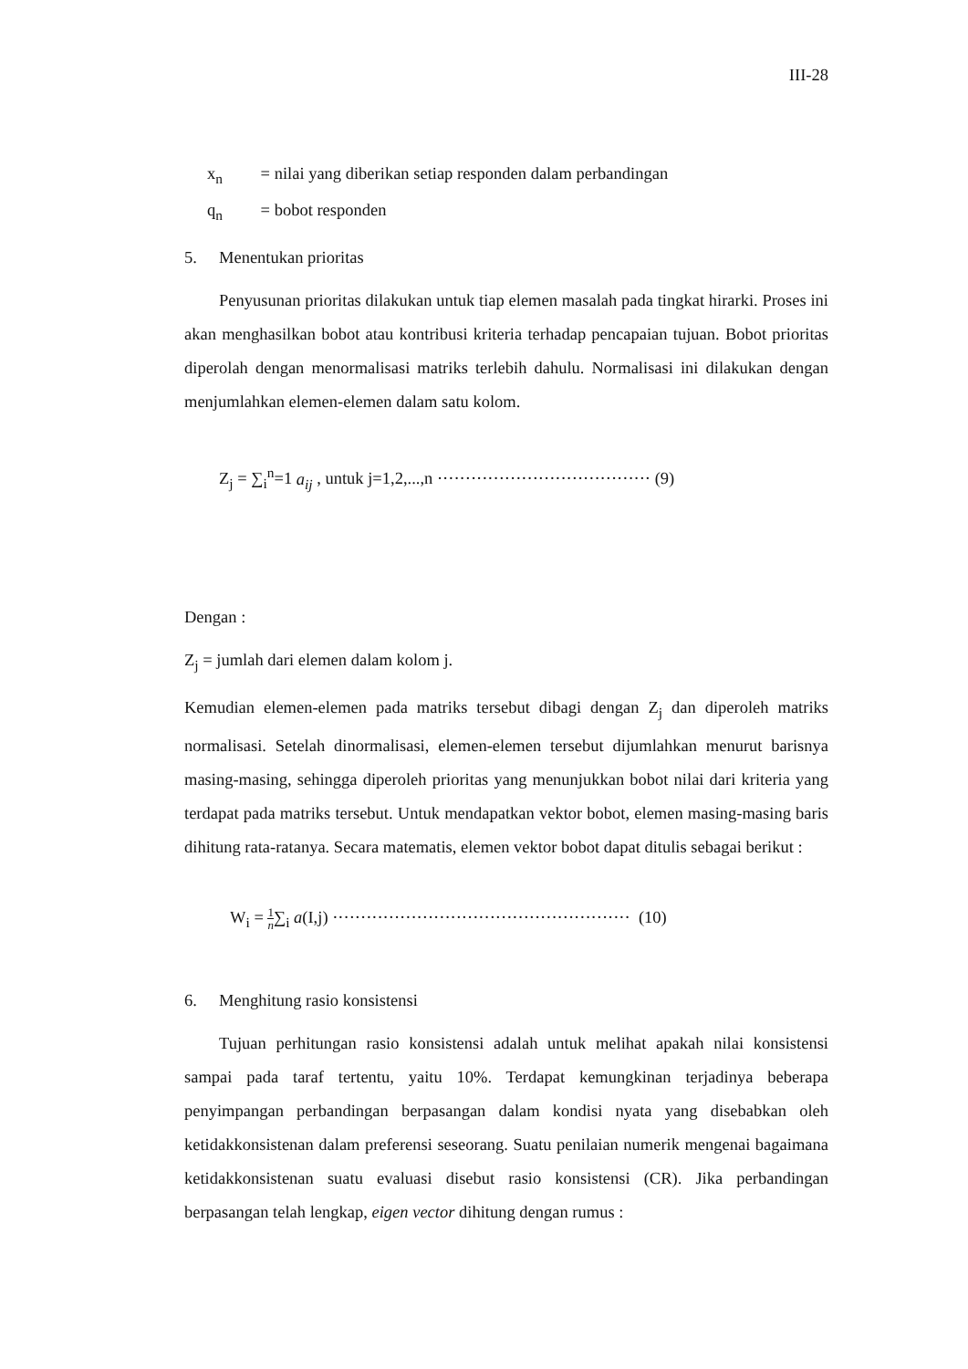III-28
x<sub>n</sub> = nilai yang diberikan setiap responden dalam perbandingan
q<sub>n</sub> = bobot responden
5. Menentukan prioritas
Penyusunan prioritas dilakukan untuk tiap elemen masalah pada tingkat hirarki. Proses ini akan menghasilkan bobot atau kontribusi kriteria terhadap pencapaian tujuan. Bobot prioritas diperolah dengan menormalisasi matriks terlebih dahulu. Normalisasi ini dilakukan dengan menjumlahkan elemen-elemen dalam satu kolom.
Z<sub>j</sub> = ∑<sub>i</sub><sup>n</sup>=1 a<sub>ij</sub> , untuk j=1,2,...,n ······································ (9)
Dengan :
Z<sub>j</sub> = jumlah dari elemen dalam kolom j.
Kemudian elemen-elemen pada matriks tersebut dibagi dengan Z<sub>j</sub> dan diperoleh matriks normalisasi. Setelah dinormalisasi, elemen-elemen tersebut dijumlahkan menurut barisnya masing-masing, sehingga diperoleh prioritas yang menunjukkan bobot nilai dari kriteria yang terdapat pada matriks tersebut. Untuk mendapatkan vektor bobot, elemen masing-masing baris dihitung rata-ratanya. Secara matematis, elemen vektor bobot dapat ditulis sebagai berikut :
W<sub>i</sub> = 1 n∑<sub>i</sub> a(I,j) ····················································· (10)
6. Menghitung rasio konsistensi
Tujuan perhitungan rasio konsistensi adalah untuk melihat apakah nilai konsistensi sampai pada taraf tertentu, yaitu 10%. Terdapat kemungkinan terjadinya beberapa penyimpangan perbandingan berpasangan dalam kondisi nyata yang disebabkan oleh ketidakkonsistenan dalam preferensi seseorang. Suatu penilaian numerik mengenai bagaimana ketidakkonsistenan suatu evaluasi disebut rasio konsistensi (CR). Jika perbandingan berpasangan telah lengkap, eigen vector dihitung dengan rumus :